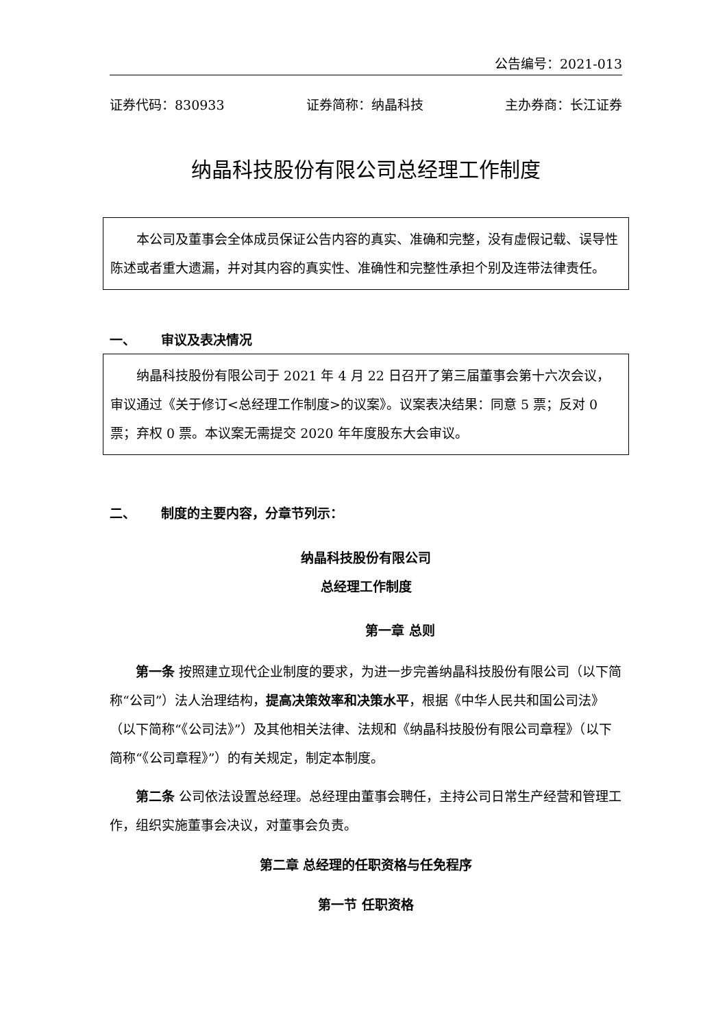公告编号：2021-013
证券代码：830933 证券简称：纳晶科技 主办券商：长江证券
纳晶科技股份有限公司总经理工作制度
本公司及董事会全体成员保证公告内容的真实、准确和完整，没有虚假记载、误导性陈述或者重大遗漏，并对其内容的真实性、准确性和完整性承担个别及连带法律责任。
一、 审议及表决情况
纳晶科技股份有限公司于 2021 年 4 月 22 日召开了第三届董事会第十六次会议，审议通过《关于修订<总经理工作制度>的议案》。议案表决结果：同意 5 票；反对 0 票；弃权 0 票。本议案无需提交 2020 年年度股东大会审议。
二、 制度的主要内容，分章节列示：
纳晶科技股份有限公司
总经理工作制度
第一章 总则
第一条 按照建立现代企业制度的要求，为进一步完善纳晶科技股份有限公司（以下简称“公司”）法人治理结构，提高决策效率和决策水平，根据《中华人民共和国公司法》（以下简称“《公司法》”）及其他相关法律、法规和《纳晶科技股份有限公司章程》（以下简称“《公司章程》”）的有关规定，制定本制度。
第二条 公司依法设置总经理。总经理由董事会聘任，主持公司日常生产经营和管理工作，组织实施董事会决议，对董事会负责。
第二章 总经理的任职资格与任免程序
第一节 任职资格